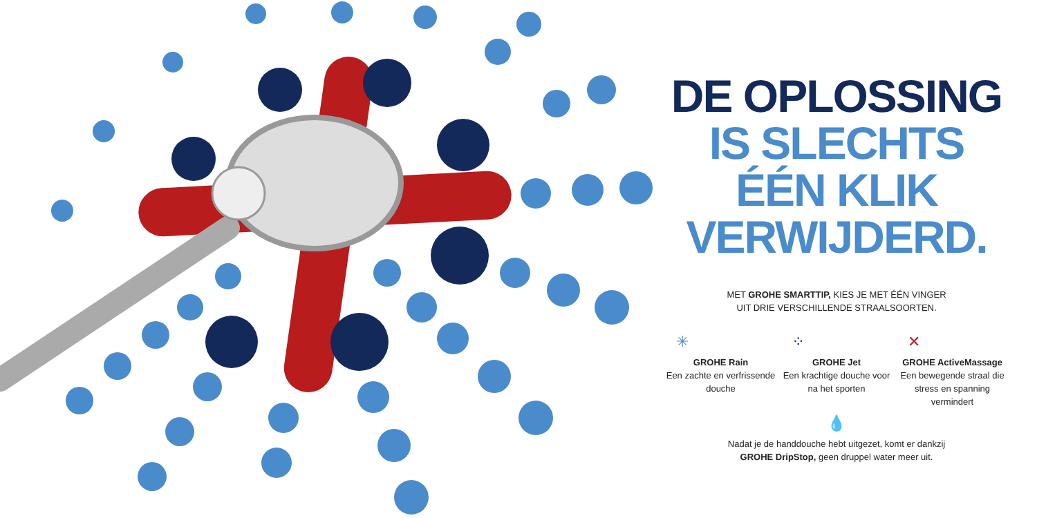DE OPLOSSING
IS SLECHTS
ÉÉN KLIK
VERWIJDERD.
MET GROHE SMARTTIP, KIES JE MET ÉÉN VINGER
UIT DRIE VERSCHILLENDE STRAALSOORTEN.
✳
GROHE Rain
Een zachte en verfrissende douche
⁘
GROHE Jet
Een krachtige douche voor na het sporten
✕
GROHE ActiveMassage
Een bewegende straal die stress en spanning vermindert
💧
Nadat je de handdouche hebt uitgezet, komt er dankzij
GROHE DripStop, geen druppel water meer uit.